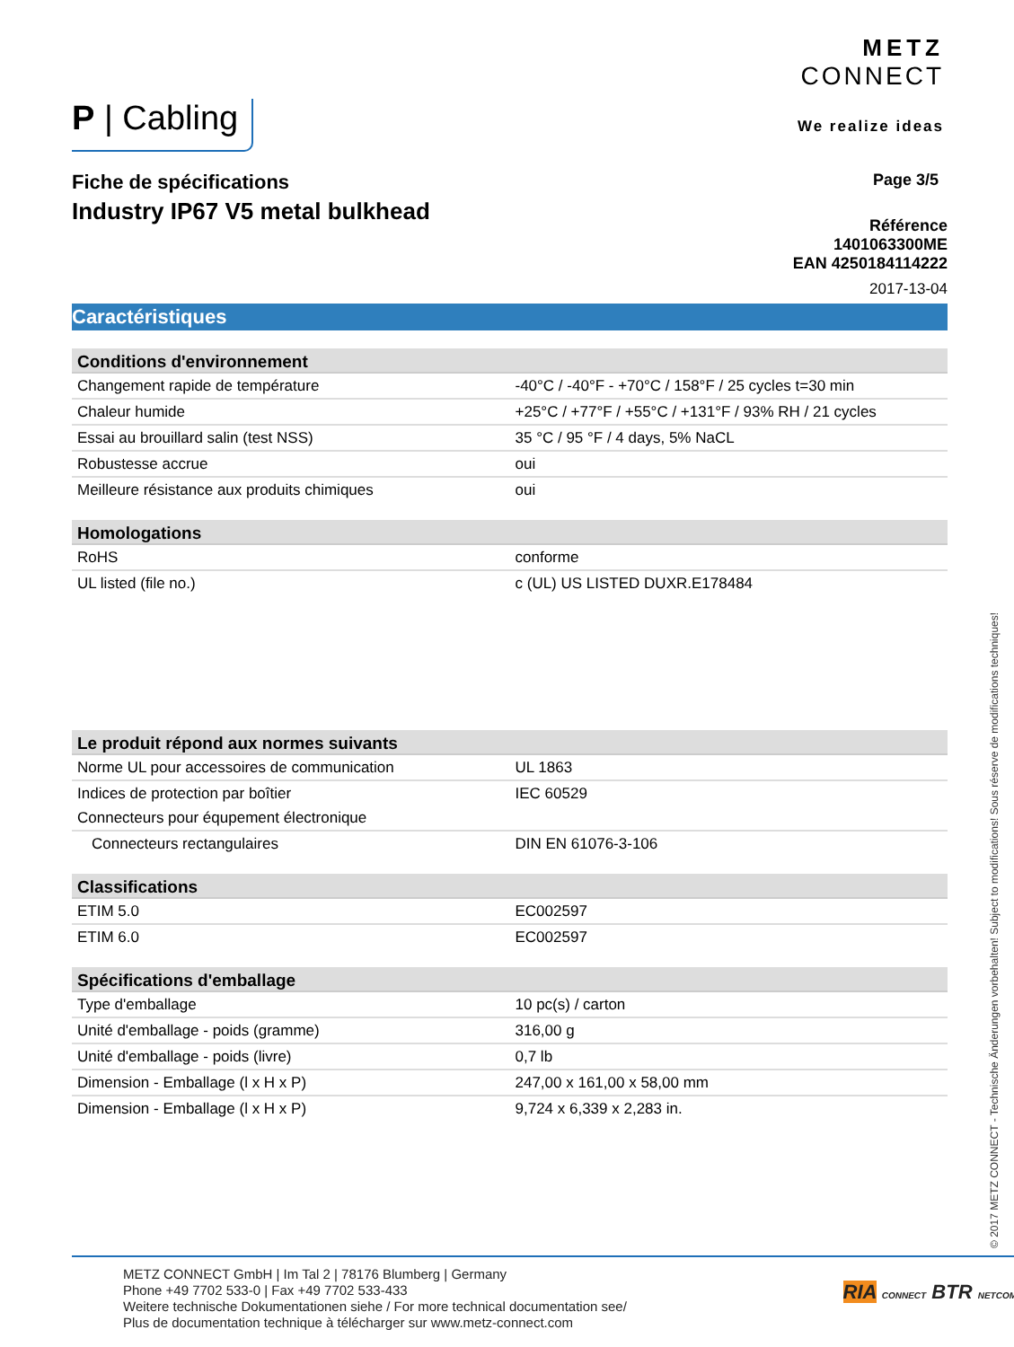METZ
CONNECT
We realize ideas
P | Cabling
Fiche de spécifications
Industry IP67 V5 metal bulkhead
Page 3/5
Référence
1401063300ME
EAN 4250184114222
2017-13-04
Caractéristiques
| Conditions d'environnement | |
| --- | --- |
| Changement rapide de température | -40°C / -40°F - +70°C / 158°F / 25 cycles t=30 min |
| Chaleur humide | +25°C / +77°F / +55°C / +131°F / 93% RH / 21 cycles |
| Essai au brouillard salin (test NSS) | 35 °C / 95 °F / 4 days, 5% NaCL |
| Robustesse accrue | oui |
| Meilleure résistance aux produits chimiques | oui |
| Homologations | |
| --- | --- |
| RoHS | conforme |
| UL listed (file no.) | c (UL) US LISTED DUXR.E178484 |
| Le produit répond aux normes suivants | |
| --- | --- |
| Norme UL pour accessoires de communication | UL 1863 |
| Indices de protection par boîtier | IEC 60529 |
| Connecteurs pour équpement électronique | |
| Connecteurs rectangulaires | DIN EN 61076-3-106 |
| Classifications | |
| --- | --- |
| ETIM 5.0 | EC002597 |
| ETIM 6.0 | EC002597 |
| Spécifications d'emballage | |
| --- | --- |
| Type d'emballage | 10 pc(s) / carton |
| Unité d'emballage - poids (gramme) | 316,00 g |
| Unité d'emballage - poids (livre) | 0,7 lb |
| Dimension - Emballage (l x H x P) | 247,00 x 161,00 x 58,00 mm |
| Dimension - Emballage (l x H x P) | 9,724 x 6,339 x 2,283 in. |
© 2017 METZ CONNECT - Technische Änderungen vorbehalten! Subject to modifications! Sous réserve de modifications techniques!
METZ CONNECT GmbH | Im Tal 2 | 78176 Blumberg | Germany
Phone +49 7702 533-0 | Fax +49 7702 533-433
Weitere technische Dokumentationen siehe / For more technical documentation see/
Plus de documentation technique à télécharger sur www.metz-connect.com
RIA CONNECT BTR NETCOM